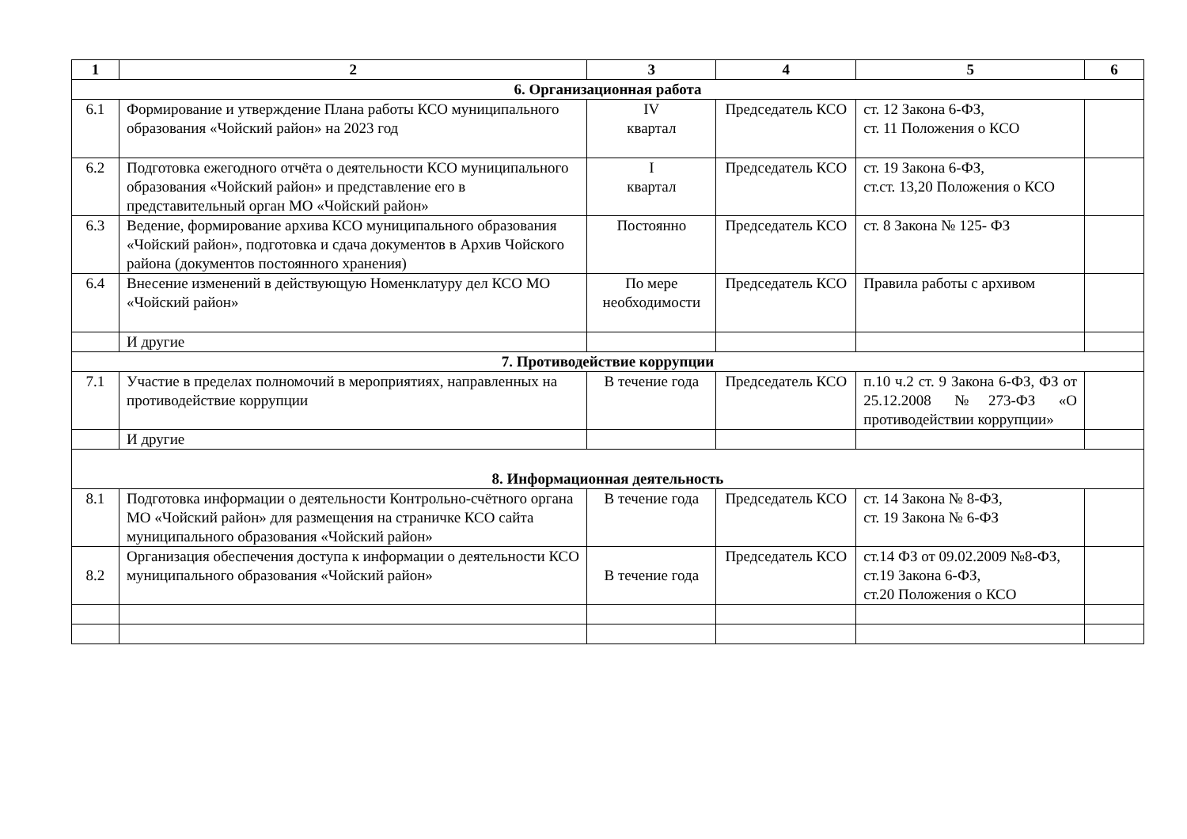| 1 | 2 | 3 | 4 | 5 | 6 |
| --- | --- | --- | --- | --- | --- |
| 6. Организационная работа | | | | | |
| 6.1 | Формирование и утверждение Плана работы КСО муниципального образования «Чойский район» на 2023 год | IV квартал | Председатель КСО | ст. 12 Закона 6-ФЗ, ст. 11 Положения о КСО | |
| 6.2 | Подготовка ежегодного отчёта о деятельности КСО муниципального образования «Чойский район» и представление его в представительный орган МО «Чойский район» | I квартал | Председатель КСО | ст. 19 Закона 6-ФЗ, ст.ст. 13,20 Положения о КСО | |
| 6.3 | Ведение, формирование архива КСО муниципального образования «Чойский район», подготовка и сдача документов в Архив Чойского района (документов постоянного хранения) | Постоянно | Председатель КСО | ст. 8 Закона № 125- ФЗ | |
| 6.4 | Внесение изменений в действующую Номенклатуру дел КСО МО «Чойский район» | По мере необходимости | Председатель КСО | Правила работы с архивом | |
| | И другие | | | | |
| 7. Противодействие коррупции | | | | | |
| 7.1 | Участие в пределах полномочий в мероприятиях, направленных на противодействие коррупции | В течение года | Председатель КСО | п.10 ч.2 ст. 9 Закона 6-ФЗ, ФЗ от 25.12.2008 №273-ФЗ «О противодействии коррупции» | |
| | И другие | | | | |
| 8. Информационная деятельность | | | | | |
| 8.1 | Подготовка информации о деятельности Контрольно-счётного органа МО «Чойский район» для размещения на страничке КСО сайта муниципального образования «Чойский район» | В течение года | Председатель КСО | ст. 14 Закона № 8-ФЗ, ст. 19 Закона № 6-ФЗ | |
| 8.2 | Организация обеспечения доступа к информации о деятельности КСО муниципального образования «Чойский район» | В течение года | Председатель КСО | ст.14 ФЗ от 09.02.2009 №8-ФЗ, ст.19 Закона 6-ФЗ, ст.20 Положения о КСО | |